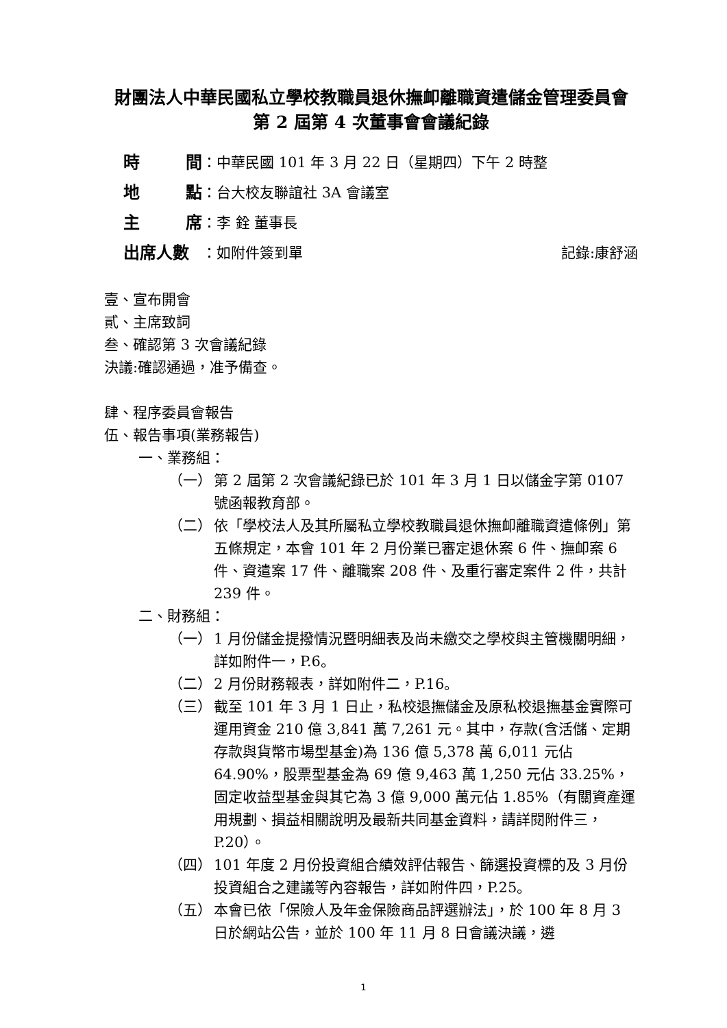財團法人中華民國私立學校教職員退休撫卹離職資遣儲金管理委員會
第 2 屆第 4 次董事會會議紀錄
時 間 ：中華民國 101 年 3 月 22 日（星期四）下午 2 時整
地 點 ：台大校友聯誼社 3A 會議室
主 席 ：李 銓 董事長
出席人數 ：如附件簽到單 記錄:康舒涵
壹、宣布開會
貳、主席致詞
叁、確認第 3 次會議紀錄
決議:確認通過，准予備查。
肆、程序委員會報告
伍、報告事項(業務報告)
一、業務組：
（一） 第 2 屆第 2 次會議紀錄已於 101 年 3 月 1 日以儲金字第 0107 號函報教育部。
（二） 依「學校法人及其所屬私立學校教職員退休撫卹離職資遣條例」第五條規定，本會 101 年 2 月份業已審定退休案 6 件、撫卹案 6 件、資遣案 17 件、離職案 208 件、及重行審定案件 2 件，共計 239 件。
二、財務組：
（一） 1 月份儲金提撥情況暨明細表及尚未繳交之學校與主管機關明細，詳如附件一，P.6。
（二） 2 月份財務報表，詳如附件二，P.16。
（三） 截至 101 年 3 月 1 日止，私校退撫儲金及原私校退撫基金實際可運用資金 210 億 3,841 萬 7,261 元。其中，存款(含活儲、定期存款與貨幣市場型基金)為 136 億 5,378 萬 6,011 元佔 64.90%，股票型基金為 69 億 9,463 萬 1,250 元佔 33.25%，固定收益型基金與其它為 3 億 9,000 萬元佔 1.85%（有關資產運用規劃、損益相關說明及最新共同基金資料，請詳閱附件三，P.20）。
（四） 101 年度 2 月份投資組合績效評估報告、篩選投資標的及 3 月份投資組合之建議等內容報告，詳如附件四，P.25。
（五） 本會已依「保險人及年金保險商品評選辦法」，於 100 年 8 月 3 日於網站公告，並於 100 年 11 月 8 日會議決議，遴
1